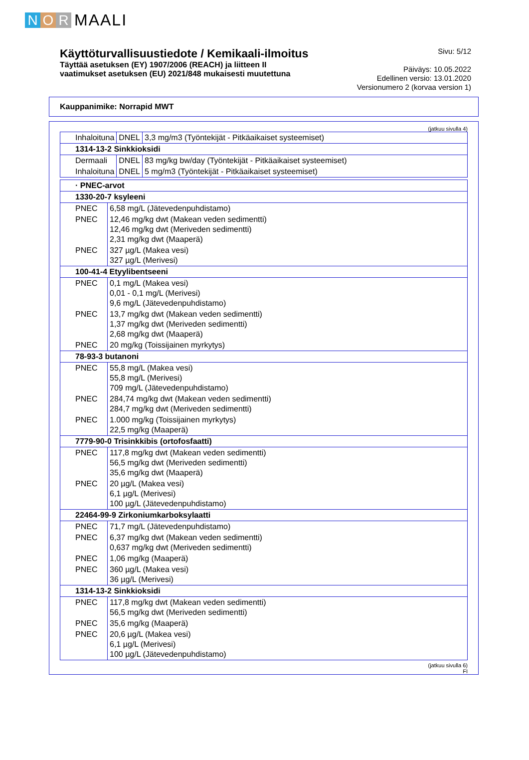N O R MAALI
Käyttöturvallisuustiedote / Kemikaali-ilmoitus
Täyttää asetuksen (EY) 1907/2006 (REACH) ja liitteen II
vaatimukset asetuksen (EU) 2021/848 mukaisesti muutettuna
Sivu: 5/12
Päiväys: 10.05.2022
Edellinen versio: 13.01.2020
Versionumero 2 (korvaa version 1)
Kauppanimike: Norrapid MWT
(jatkuu sivulla 4)
| Inhaloituna | DNEL | 3,3 mg/m3 (Työntekijät - Pitkäaikaiset systeemiset) |
| 1314-13-2 Sinkkioksidi | | |
| Dermaali | DNEL | 83 mg/kg bw/day (Työntekijät - Pitkäaikaiset systeemiset) |
| Inhaloituna | DNEL | 5 mg/m3 (Työntekijät - Pitkäaikaiset systeemiset) |
| · PNEC-arvot | |
| --- | --- |
| 1330-20-7 ksyleeni | |
| PNEC | 6,58 mg/L (Jätevedenpuhdistamo) |
| PNEC | 12,46 mg/kg dwt (Makean veden sedimentti) 12,46 mg/kg dwt (Meriveden sedimentti) 2,31 mg/kg dwt (Maaperä) |
| PNEC | 327 µg/L (Makea vesi) 327 µg/L (Merivesi) |
| 100-41-4 Etyylibentseeni | |
| PNEC | 0,1 mg/L (Makea vesi) 0,01 - 0,1 mg/L (Merivesi) 9,6 mg/L (Jätevedenpuhdistamo) |
| PNEC | 13,7 mg/kg dwt (Makean veden sedimentti) 1,37 mg/kg dwt (Meriveden sedimentti) 2,68 mg/kg dwt (Maaperä) |
| PNEC | 20 mg/kg (Toissijainen myrkytys) |
| 78-93-3 butanoni | |
| PNEC | 55,8 mg/L (Makea vesi) 55,8 mg/L (Merivesi) 709 mg/L (Jätevedenpuhdistamo) |
| PNEC | 284,74 mg/kg dwt (Makean veden sedimentti) 284,7 mg/kg dwt (Meriveden sedimentti) |
| PNEC | 1.000 mg/kg (Toissijainen myrkytys) 22,5 mg/kg (Maaperä) |
| 7779-90-0 Trisinkkibis (ortofosfaatti) | |
| PNEC | 117,8 mg/kg dwt (Makean veden sedimentti) 56,5 mg/kg dwt (Meriveden sedimentti) 35,6 mg/kg dwt (Maaperä) |
| PNEC | 20 µg/L (Makea vesi) 6,1 µg/L (Merivesi) 100 µg/L (Jätevedenpuhdistamo) |
| 22464-99-9 Zirkoniumkarboksylaatti | |
| PNEC | 71,7 mg/L (Jätevedenpuhdistamo) |
| PNEC | 6,37 mg/kg dwt (Makean veden sedimentti) 0,637 mg/kg dwt (Meriveden sedimentti) |
| PNEC | 1,06 mg/kg (Maaperä) |
| PNEC | 360 µg/L (Makea vesi) 36 µg/L (Merivesi) |
| 1314-13-2 Sinkkioksidi | |
| PNEC | 117,8 mg/kg dwt (Makean veden sedimentti) 56,5 mg/kg dwt (Meriveden sedimentti) |
| PNEC | 35,6 mg/kg (Maaperä) |
| PNEC | 20,6 µg/L (Makea vesi) 6,1 µg/L (Merivesi) 100 µg/L (Jätevedenpuhdistamo) |
(jatkuu sivulla 6)
FI